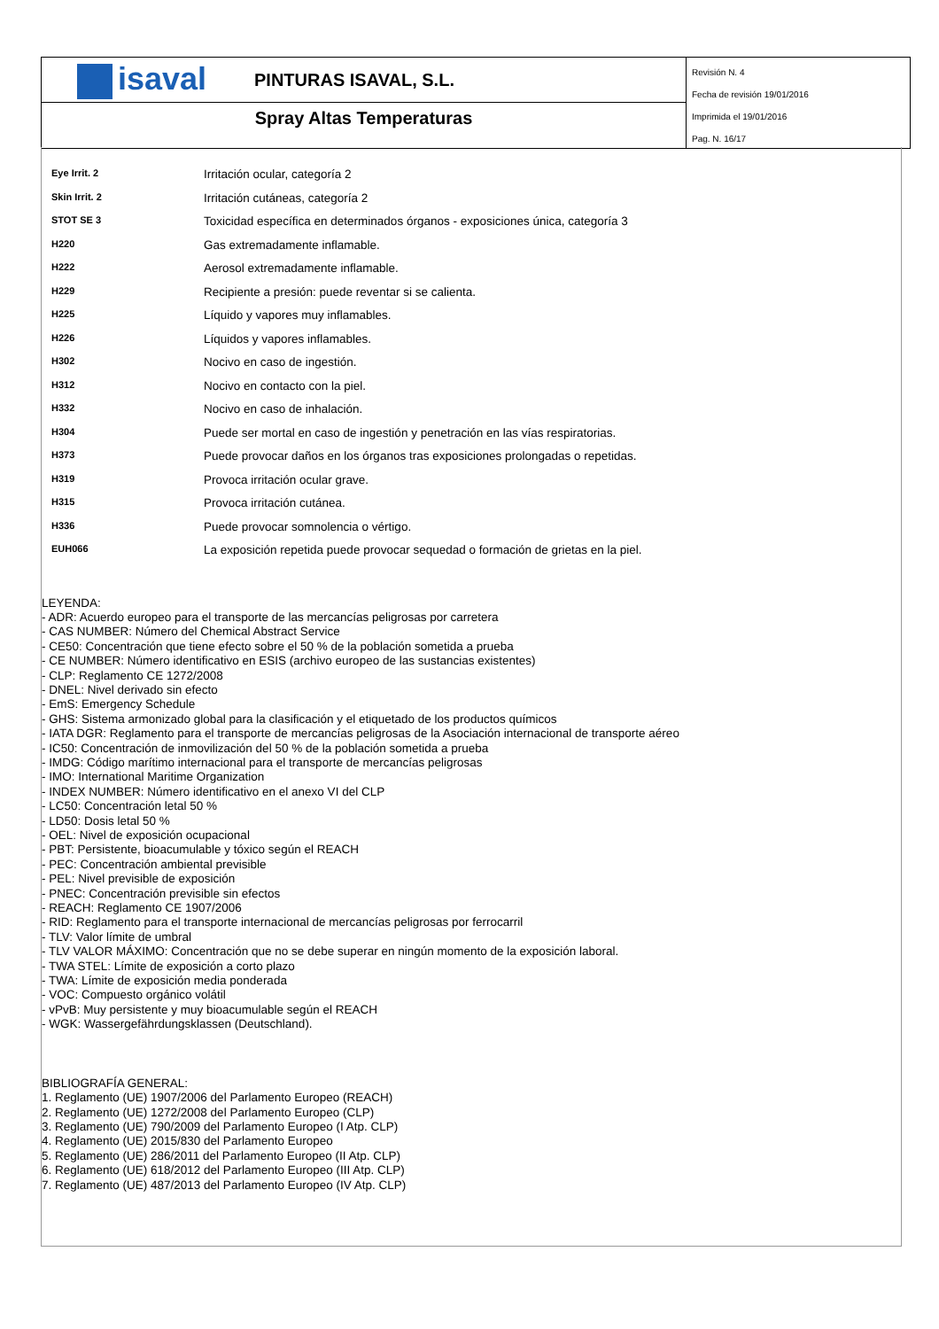isaval
PINTURAS ISAVAL, S.L.
Spray Altas Temperaturas
Revisión N. 4
Fecha de revisión 19/01/2016
Imprimida el 19/01/2016
Pag. N. 16/17
| Eye Irrit. 2 | Irritación ocular, categoría 2 |
| Skin Irrit. 2 | Irritación cutáneas, categoría 2 |
| STOT SE 3 | Toxicidad específica en determinados órganos - exposiciones única, categoría 3 |
| H220 | Gas extremadamente inflamable. |
| H222 | Aerosol extremadamente inflamable. |
| H229 | Recipiente a presión: puede reventar si se calienta. |
| H225 | Líquido y vapores muy inflamables. |
| H226 | Líquidos y vapores inflamables. |
| H302 | Nocivo en caso de ingestión. |
| H312 | Nocivo en contacto con la piel. |
| H332 | Nocivo en caso de inhalación. |
| H304 | Puede ser mortal en caso de ingestión y penetración en las vías respiratorias. |
| H373 | Puede provocar daños en los órganos tras exposiciones prolongadas o repetidas. |
| H319 | Provoca irritación ocular grave. |
| H315 | Provoca irritación cutánea. |
| H336 | Puede provocar somnolencia o vértigo. |
| EUH066 | La exposición repetida puede provocar sequedad o formación de grietas en la piel. |
LEYENDA:
- ADR: Acuerdo europeo para el transporte de las mercancías peligrosas por carretera
- CAS NUMBER: Número del Chemical Abstract Service
- CE50: Concentración que tiene efecto sobre el 50 % de la población sometida a prueba
- CE NUMBER: Número identificativo en ESIS (archivo europeo de las sustancias existentes)
- CLP: Reglamento CE 1272/2008
- DNEL: Nivel derivado sin efecto
- EmS: Emergency Schedule
- GHS: Sistema armonizado global para la clasificación y el etiquetado de los productos químicos
- IATA DGR: Reglamento para el transporte de mercancías peligrosas de la Asociación internacional de transporte aéreo
- IC50: Concentración de inmovilización del 50 % de la población sometida a prueba
- IMDG: Código marítimo internacional para el transporte de mercancías peligrosas
- IMO: International Maritime Organization
- INDEX NUMBER: Número identificativo en el anexo VI del CLP
- LC50: Concentración letal 50 %
- LD50: Dosis letal 50 %
- OEL: Nivel de exposición ocupacional
- PBT: Persistente, bioacumulable y tóxico según el REACH
- PEC: Concentración ambiental previsible
- PEL: Nivel previsible de exposición
- PNEC: Concentración previsible sin efectos
- REACH: Reglamento CE 1907/2006
- RID: Reglamento para el transporte internacional de mercancías peligrosas por ferrocarril
- TLV: Valor límite de umbral
- TLV VALOR MÁXIMO: Concentración que no se debe superar en ningún momento de la exposición laboral.
- TWA STEL: Límite de exposición a corto plazo
- TWA: Límite de exposición media ponderada
- VOC: Compuesto orgánico volátil
- vPvB: Muy persistente y muy bioacumulable según el REACH
- WGK: Wassergefährdungsklassen (Deutschland).
BIBLIOGRAFÍA GENERAL:
1. Reglamento (UE) 1907/2006 del Parlamento Europeo (REACH)
2. Reglamento (UE) 1272/2008 del Parlamento Europeo (CLP)
3. Reglamento (UE) 790/2009 del Parlamento Europeo (I Atp. CLP)
4. Reglamento (UE) 2015/830 del Parlamento Europeo
5. Reglamento (UE) 286/2011 del Parlamento Europeo (II Atp. CLP)
6. Reglamento (UE) 618/2012 del Parlamento Europeo (III Atp. CLP)
7. Reglamento (UE) 487/2013 del Parlamento Europeo (IV Atp. CLP)